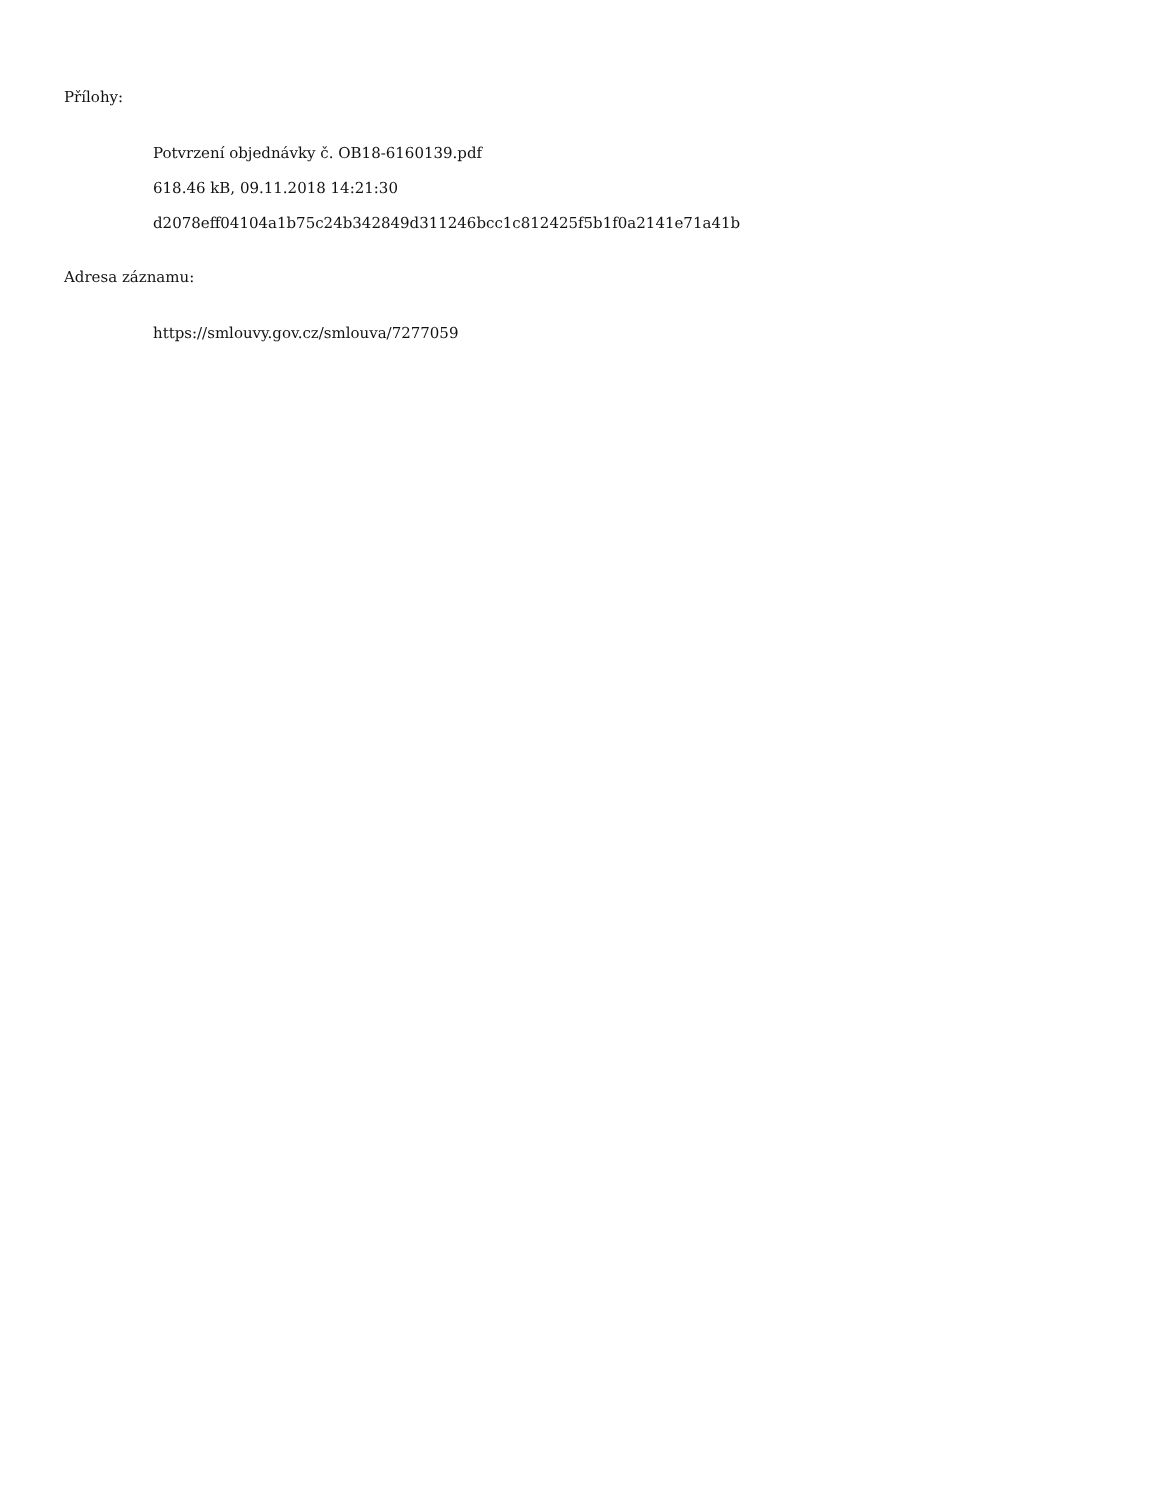Přílohy:
Potvrzení objednávky č. OB18-6160139.pdf
618.46 kB, 09.11.2018 14:21:30
d2078eff04104a1b75c24b342849d311246bcc1c812425f5b1f0a2141e71a41b
Adresa záznamu:
https://smlouvy.gov.cz/smlouva/7277059